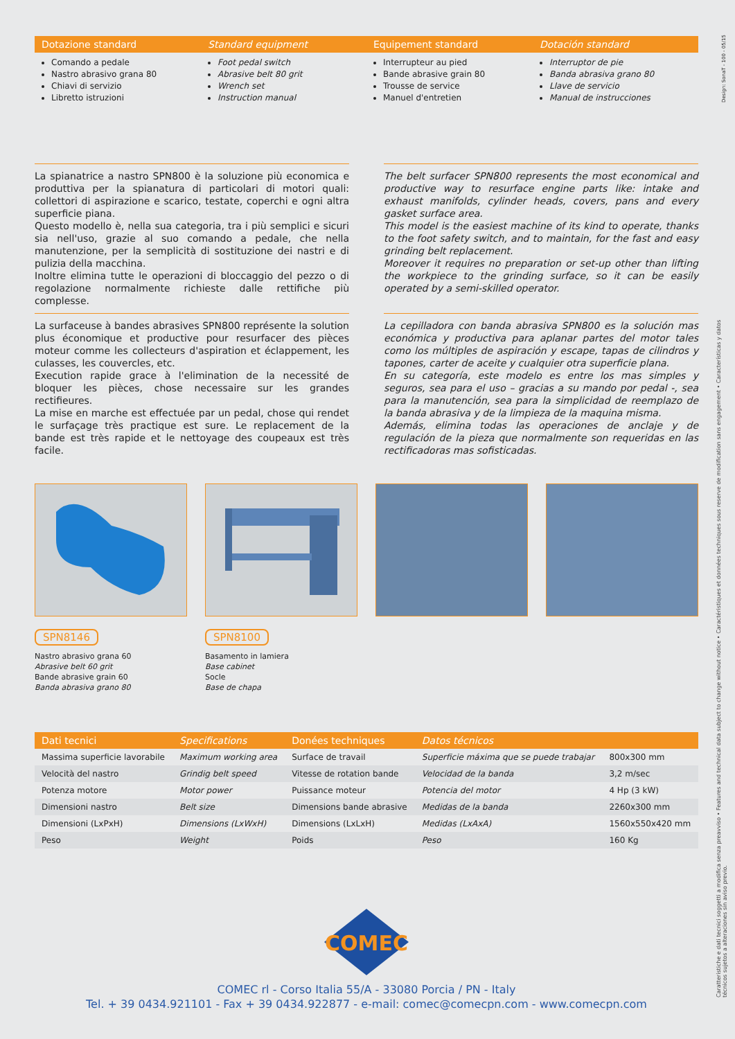Dotazione standard
Standard equipment
Equipement standard
Dotación standard
Comando a pedale
Nastro abrasivo grana 80
Chiavi di servizio
Libretto istruzioni
Foot pedal switch
Abrasive belt 80 grit
Wrench set
Instruction manual
Interrupteur au pied
Bande abrasive grain 80
Trousse de service
Manuel d'entretien
Interruptor de pie
Banda abrasiva grano 80
Llave de servicio
Manual de instrucciones
La spianatrice a nastro SPN800 è la soluzione più economica e produttiva per la spianatura di particolari di motori quali: collettori di aspirazione e scarico, testate, coperchi e ogni altra superficie piana.
Questo modello è, nella sua categoria, tra i più semplici e sicuri sia nell'uso, grazie al suo comando a pedale, che nella manutenzione, per la semplicità di sostituzione dei nastri e di pulizia della macchina.
Inoltre elimina tutte le operazioni di bloccaggio del pezzo o di regolazione normalmente richieste dalle rettifiche più complesse.
The belt surfacer SPN800 represents the most economical and productive way to resurface engine parts like: intake and exhaust manifolds, cylinder heads, covers, pans and every gasket surface area.
This model is the easiest machine of its kind to operate, thanks to the foot safety switch, and to maintain, for the fast and easy grinding belt replacement.
Moreover it requires no preparation or set-up other than lifting the workpiece to the grinding surface, so it can be easily operated by a semi-skilled operator.
La surfaceuse à bandes abrasives SPN800 représente la solution plus économique et productive pour resurfacer des pièces moteur comme les collecteurs d'aspiration et éclappement, les culasses, les couvercles, etc.
Execution rapide grace à l'elimination de la necessité de bloquer les pièces, chose necessaire sur les grandes rectifieures.
La mise en marche est effectuée par un pedal, chose qui rendet le surfaçage très practique est sure. Le replacement de la bande est très rapide et le nettoyage des coupeaux est très facile.
La cepilladora con banda abrasiva SPN800 es la solución mas económica y productiva para aplanar partes del motor tales como los múltiples de aspiración y escape, tapas de cilindros y tapones, carter de aceite y cualquier otra superficie plana.
En su categoría, este modelo es entre los mas simples y seguros, sea para el uso – gracias a su mando por pedal -, sea para la manutención, sea para la simplicidad de reemplazo de la banda abrasiva y de la limpieza de la maquina misma.
Además, elimina todas las operaciones de anclaje y de regulación de la pieza que normalmente son requeridas en las rectificadoras mas sofisticadas.
SPN8146
Nastro abrasivo grana 60
Abrasive belt 60 grit
Bande abrasive grain 60
Banda abrasiva grano 80
SPN8100
Basamento in lamiera
Base cabinet
Socle
Base de chapa
| Dati tecnici | Specifications | Donées techniques | Datos técnicos | |
| --- | --- | --- | --- | --- |
| Massima superficie lavorabile | Maximum working area | Surface de travail | Superficie máxima que se puede trabajar | 800x300 mm |
| Velocità del nastro | Grindig belt speed | Vitesse de rotation bande | Velocidad de la banda | 3,2 m/sec |
| Potenza motore | Motor power | Puissance moteur | Potencia del motor | 4 Hp (3 kW) |
| Dimensioni nastro | Belt size | Dimensions bande abrasive | Medidas de la banda | 2260x300 mm |
| Dimensioni (LxPxH) | Dimensions (LxWxH) | Dimensions (LxLxH) | Medidas (LxAxA) | 1560x550x420 mm |
| Peso | Weight | Poids | Peso | 160 Kg |
COMEC
COMEC rl - Corso Italia 55/A - 33080 Porcia / PN - Italy
Tel. + 39 0434.921101 - Fax + 39 0434.922877 - e-mail: comec@comecpn.com - www.comecpn.com
Caratteristiche e dati tecnici soggetti a modifica senza preavviso • Features and technical data subject to change without notice • Caractéristiques et données techniques sous reserve de modification sans engagement • Características y datos técnicos sujetos a alteraciones sin aviso previo.
Design: SonaT - 100 - 05/15